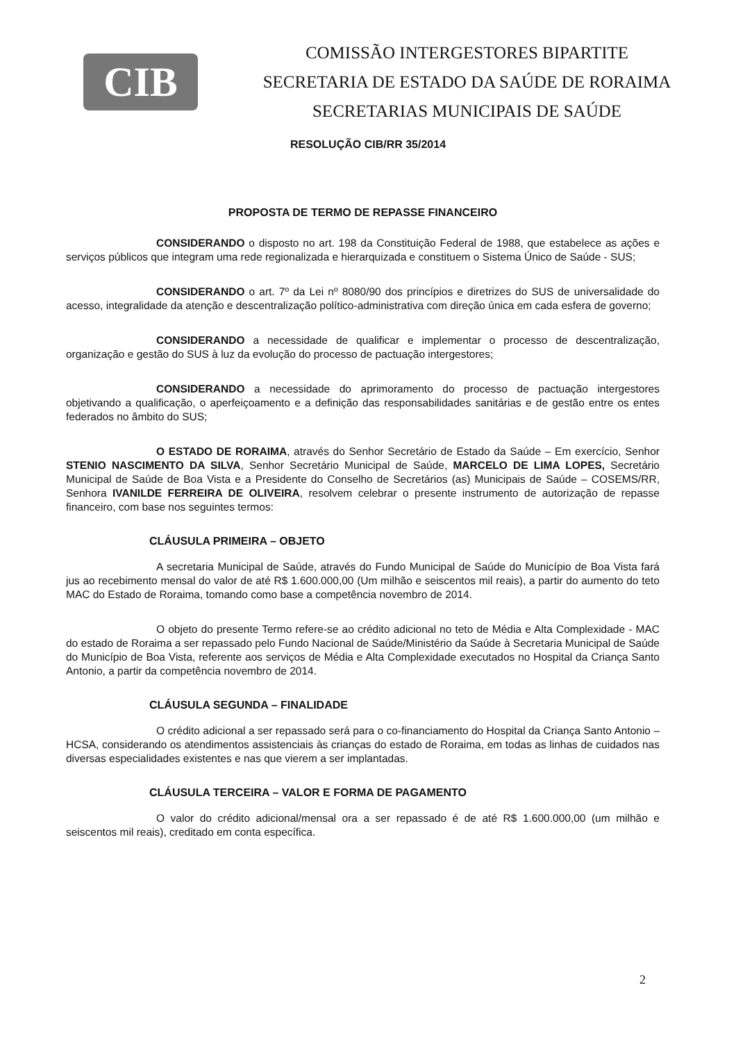CIB
COMISSÃO INTERGESTORES BIPARTITE
SECRETARIA DE ESTADO DA SAÚDE DE RORAIMA
SECRETARIAS MUNICIPAIS DE SAÚDE
RESOLUÇÃO CIB/RR 35/2014
PROPOSTA DE TERMO DE REPASSE FINANCEIRO
CONSIDERANDO o disposto no art. 198 da Constituição Federal de 1988, que estabelece as ações e serviços públicos que integram uma rede regionalizada e hierarquizada e constituem o Sistema Único de Saúde - SUS;
CONSIDERANDO o art. 7º da Lei nº 8080/90 dos princípios e diretrizes do SUS de universalidade do acesso, integralidade da atenção e descentralização político-administrativa com direção única em cada esfera de governo;
CONSIDERANDO a necessidade de qualificar e implementar o processo de descentralização, organização e gestão do SUS à luz da evolução do processo de pactuação intergestores;
CONSIDERANDO a necessidade do aprimoramento do processo de pactuação intergestores objetivando a qualificação, o aperfeiçoamento e a definição das responsabilidades sanitárias e de gestão entre os entes federados no âmbito do SUS;
O ESTADO DE RORAIMA, através do Senhor Secretário de Estado da Saúde – Em exercício, Senhor STENIO NASCIMENTO DA SILVA, Senhor Secretário Municipal de Saúde, MARCELO DE LIMA LOPES, Secretário Municipal de Saúde de Boa Vista e a Presidente do Conselho de Secretários (as) Municipais de Saúde – COSEMS/RR, Senhora IVANILDE FERREIRA DE OLIVEIRA, resolvem celebrar o presente instrumento de autorização de repasse financeiro, com base nos seguintes termos:
CLÁUSULA PRIMEIRA – OBJETO
A secretaria Municipal de Saúde, através do Fundo Municipal de Saúde do Município de Boa Vista fará jus ao recebimento mensal do valor de até R$ 1.600.000,00 (Um milhão e seiscentos mil reais), a partir do aumento do teto MAC do Estado de Roraima, tomando como base a competência novembro de 2014.
O objeto do presente Termo refere-se ao crédito adicional no teto de Média e Alta Complexidade - MAC do estado de Roraima a ser repassado pelo Fundo Nacional de Saúde/Ministério da Saúde à Secretaria Municipal de Saúde do Município de Boa Vista, referente aos serviços de Média e Alta Complexidade executados no Hospital da Criança Santo Antonio, a partir da competência novembro de 2014.
CLÁUSULA SEGUNDA – FINALIDADE
O crédito adicional a ser repassado será para o co-financiamento do Hospital da Criança Santo Antonio – HCSA, considerando os atendimentos assistenciais às crianças do estado de Roraima, em todas as linhas de cuidados nas diversas especialidades existentes e nas que vierem a ser implantadas.
CLÁUSULA TERCEIRA – VALOR E FORMA DE PAGAMENTO
O valor do crédito adicional/mensal ora a ser repassado é de até R$ 1.600.000,00 (um milhão e seiscentos mil reais), creditado em conta específica.
2